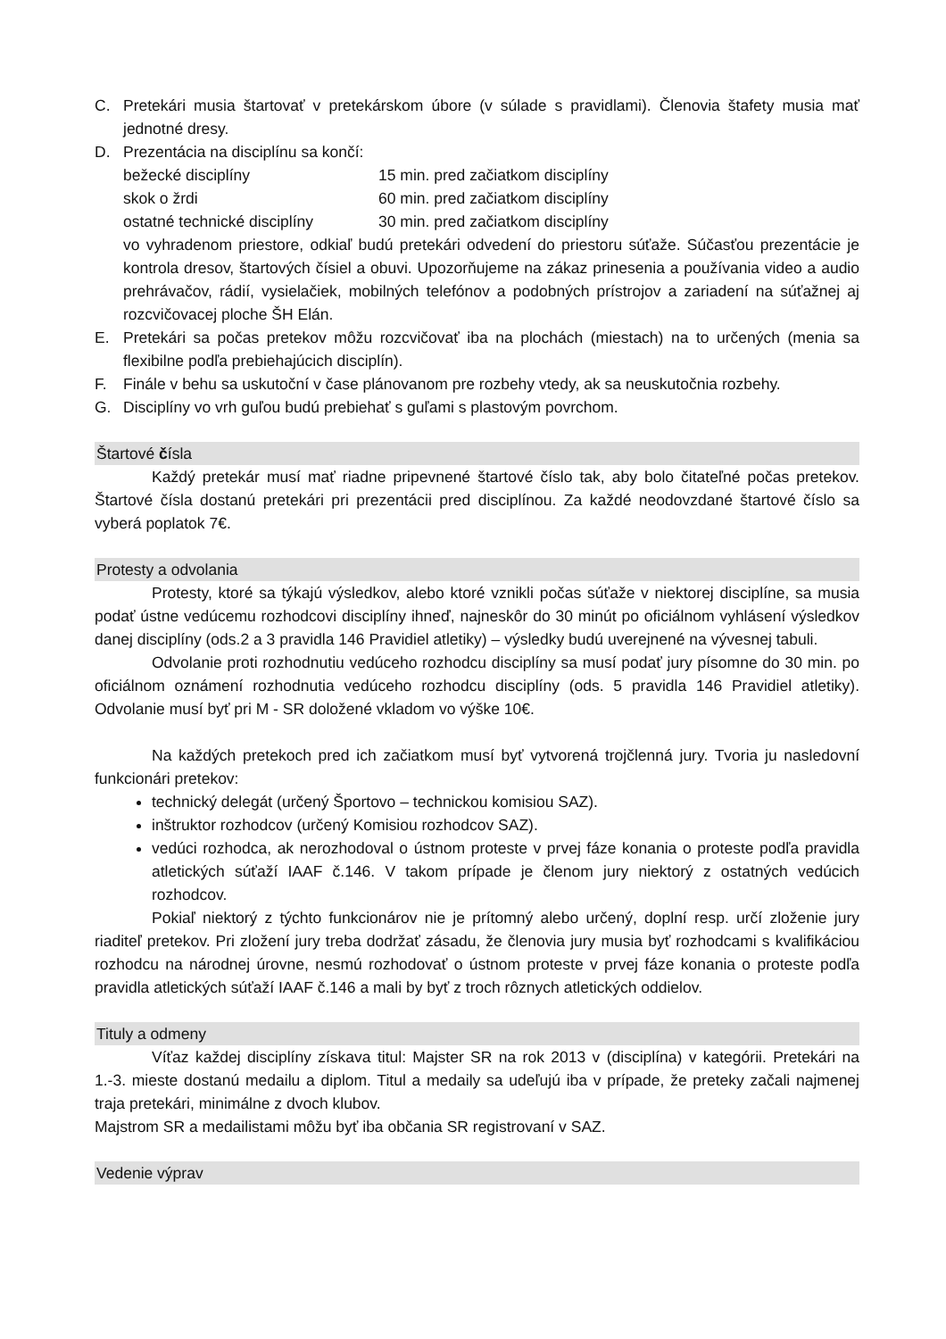C. Pretekári musia štartovať v pretekárskom úbore (v súlade s pravidlami). Členovia štafety musia mať jednotné dresy.
D. Prezentácia na disciplínu sa končí:
bežecké disciplíny 15 min. pred začiatkom disciplíny
skok o žrdi 60 min. pred začiatkom disciplíny
ostatné technické disciplíny 30 min. pred začiatkom disciplíny
vo vyhradenom priestore, odkiaľ budú pretekári odvedení do priestoru súťaže. Súčasťou prezentácie je kontrola dresov, štartových čísiel a obuvi. Upozorňujeme na zákaz prinesenia a používania video a audio prehrávačov, rádií, vysielačiek, mobilných telefónov a podobných prístrojov a zariadení na súťažnej aj rozcvičovacej ploche ŠH Elán.
E. Pretekári sa počas pretekov môžu rozcvičovať iba na plochách (miestach) na to určených (menia sa flexibilne podľa prebiehajúcich disciplín).
F. Finále v behu sa uskutoční v čase plánovanom pre rozbehy vtedy, ak sa neuskutočnia rozbehy.
G. Disciplíny vo vrh guľou budú prebiehať s guľami s plastovým povrchom.
Štartové čísla
Každý pretekár musí mať riadne pripevnené štartové číslo tak, aby bolo čitateľné počas pretekov. Štartové čísla dostanú pretekári pri prezentácii pred disciplínou. Za každé neodovzdané štartové číslo sa vyberá poplatok 7€.
Protesty a odvolania
Protesty, ktoré sa týkajú výsledkov, alebo ktoré vznikli počas súťaže v niektorej disciplíne, sa musia podať ústne vedúcemu rozhodcovi disciplíny ihneď, najneskôr do 30 minút po oficiálnom vyhlásení výsledkov danej disciplíny (ods.2 a 3 pravidla 146 Pravidiel atletiky) – výsledky budú uverejnené na vývesnej tabuli.
Odvolanie proti rozhodnutiu vedúceho rozhodcu disciplíny sa musí podať jury písomne do 30 min. po oficiálnom oznámení rozhodnutia vedúceho rozhodcu disciplíny (ods. 5 pravidla 146 Pravidiel atletiky). Odvolanie musí byť pri M - SR doložené vkladom vo výške 10€.
Na každých pretekoch pred ich začiatkom musí byť vytvorená trojčlenná jury. Tvoria ju nasledovní funkcionári pretekov:
technický delegát (určený Športovo – technickou komisiou SAZ).
inštruktor rozhodcov (určený Komisiou rozhodcov SAZ).
vedúci rozhodca, ak nerozhodoval o ústnom proteste v prvej fáze konania o proteste podľa pravidla atletických súťaží IAAF č.146. V takom prípade je členom jury niektorý z ostatných vedúcich rozhodcov.
Pokiaľ niektorý z týchto funkcionárov nie je prítomný alebo určený, doplní resp. určí zloženie jury riaditeľ pretekov. Pri zložení jury treba dodržať zásadu, že členovia jury musia byť rozhodcami s kvalifikáciou rozhodcu na národnej úrovne, nesmú rozhodovať o ústnom proteste v prvej fáze konania o proteste podľa pravidla atletických súťaží IAAF č.146 a mali by byť z troch rôznych atletických oddielov.
Tituly a odmeny
Víťaz každej disciplíny získava titul: Majster SR na rok 2013 v (disciplína) v kategórii. Pretekári na 1.-3. mieste dostanú medailu a diplom. Titul a medaily sa udeľujú iba v prípade, že preteky začali najmenej traja pretekári, minimálne z dvoch klubov.
Majstrom SR a medailistami môžu byť iba občania SR registrovaní v SAZ.
Vedenie výprav